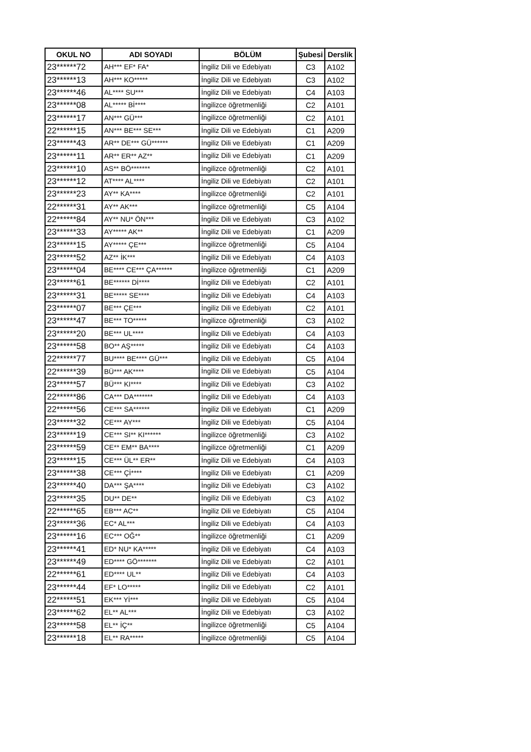| OKUL NO | ADI SOYADI | BÖLÜM | Şubesi | Derslik |
| --- | --- | --- | --- | --- |
| 23******72 | AH*** EF* FA* | İngiliz Dili ve Edebiyatı | C3 | A102 |
| 23******13 | AH*** KO***** | İngiliz Dili ve Edebiyatı | C3 | A102 |
| 23******46 | AL**** SU*** | İngiliz Dili ve Edebiyatı | C4 | A103 |
| 23******08 | AL***** Bİ**** | İngilizce öğretmenliği | C2 | A101 |
| 23******17 | AN*** GÜ*** | İngilizce öğretmenliği | C2 | A101 |
| 22******15 | AN*** BE*** SE*** | İngiliz Dili ve Edebiyatı | C1 | A209 |
| 23******43 | AR** DE*** GÜ****** | İngiliz Dili ve Edebiyatı | C1 | A209 |
| 23******11 | AR** ER** AZ** | İngiliz Dili ve Edebiyatı | C1 | A209 |
| 23******10 | AS** BÖ******* | İngilizce öğretmenliği | C2 | A101 |
| 23******12 | AT**** AL**** | İngiliz Dili ve Edebiyatı | C2 | A101 |
| 23******23 | AY** KA**** | İngilizce öğretmenliği | C2 | A101 |
| 22******31 | AY** AK*** | İngilizce öğretmenliği | C5 | A104 |
| 22******84 | AY** NU* ÖN*** | İngiliz Dili ve Edebiyatı | C3 | A102 |
| 23******33 | AY***** AK** | İngiliz Dili ve Edebiyatı | C1 | A209 |
| 23******15 | AY***** ÇE*** | İngilizce öğretmenliği | C5 | A104 |
| 23******52 | AZ** İK*** | İngiliz Dili ve Edebiyatı | C4 | A103 |
| 23******04 | BE**** CE*** ÇA****** | İngilizce öğretmenliği | C1 | A209 |
| 23******61 | BE****** Dİ**** | İngiliz Dili ve Edebiyatı | C2 | A101 |
| 23******31 | BE***** SE**** | İngiliz Dili ve Edebiyatı | C4 | A103 |
| 23******07 | BE*** ÇE*** | İngiliz Dili ve Edebiyatı | C2 | A101 |
| 23******47 | BE*** TO***** | İngilizce öğretmenliği | C3 | A102 |
| 23******20 | BE*** UL**** | İngiliz Dili ve Edebiyatı | C4 | A103 |
| 23******58 | BO** AŞ***** | İngiliz Dili ve Edebiyatı | C4 | A103 |
| 22******77 | BU**** BE**** GÜ*** | İngiliz Dili ve Edebiyatı | C5 | A104 |
| 22******39 | BÜ*** AK**** | İngiliz Dili ve Edebiyatı | C5 | A104 |
| 23******57 | BÜ*** KI**** | İngiliz Dili ve Edebiyatı | C3 | A102 |
| 22******86 | CA*** DA******* | İngiliz Dili ve Edebiyatı | C4 | A103 |
| 22******56 | CE*** SA****** | İngiliz Dili ve Edebiyatı | C1 | A209 |
| 23******32 | CE*** AY*** | İngiliz Dili ve Edebiyatı | C5 | A104 |
| 23******19 | CE*** SI** KI****** | İngilizce öğretmenliği | C3 | A102 |
| 23******59 | CE** EM** BA**** | İngilizce öğretmenliği | C1 | A209 |
| 23******15 | CE*** ÜL** ER** | İngiliz Dili ve Edebiyatı | C4 | A103 |
| 23******38 | CE*** Çİ**** | İngiliz Dili ve Edebiyatı | C1 | A209 |
| 23******40 | DA*** ŞA**** | İngiliz Dili ve Edebiyatı | C3 | A102 |
| 23******35 | DU** DE** | İngiliz Dili ve Edebiyatı | C3 | A102 |
| 22******65 | EB*** AC** | İngiliz Dili ve Edebiyatı | C5 | A104 |
| 23******36 | EC* AL*** | İngiliz Dili ve Edebiyatı | C4 | A103 |
| 23******16 | EC*** OĞ** | İngilizce öğretmenliği | C1 | A209 |
| 23******41 | ED* NU* KA***** | İngiliz Dili ve Edebiyatı | C4 | A103 |
| 23******49 | ED**** GÖ******* | İngiliz Dili ve Edebiyatı | C2 | A101 |
| 22******61 | ED**** UL** | İngiliz Dili ve Edebiyatı | C4 | A103 |
| 23******44 | EF* LO***** | İngiliz Dili ve Edebiyatı | C2 | A101 |
| 22******51 | EK*** Yİ*** | İngiliz Dili ve Edebiyatı | C5 | A104 |
| 23******62 | EL** AL*** | İngiliz Dili ve Edebiyatı | C3 | A102 |
| 23******58 | EL** İÇ** | İngilizce öğretmenliği | C5 | A104 |
| 23******18 | EL** RA***** | İngilizce öğretmenliği | C5 | A104 |